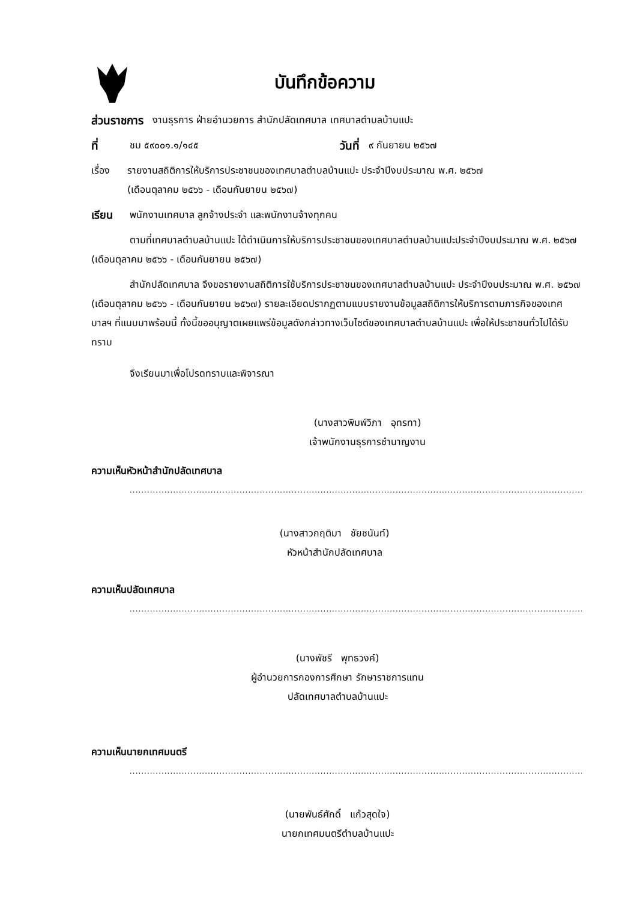บันทึกข้อความ
ส่วนราชการ งานธุรการ ฝ่ายอำนวยการ สำนักปลัดเทศบาล เทศบาลตำบลบ้านแปะ
ที่ ชม ๕๙๐๐๑.๑/๑๔๕ วันที่ ๙ กันยายน ๒๕๖๗
เรื่อง รายงานสถิติการให้บริการประชาชนของเทศบาลตำบลบ้านแปะ ประจำปีงบประมาณ พ.ศ. ๒๕๖๗
(เดือนตุลาคม ๒๕๖๖ - เดือนกันยายน ๒๕๖๗)
เรียน พนักงานเทศบาล ลูกจ้างประจำ และพนักงานจ้างทุกคน
ตามที่เทศบาลตำบลบ้านแปะ ได้ดำเนินการให้บริการประชาชนของเทศบาลตำบลบ้านแปะประจำปีงบประมาณ พ.ศ. ๒๕๖๗ (เดือนตุลาคม ๒๕๖๖ - เดือนกันยายน ๒๕๖๗)
สำนักปลัดเทศบาล จึงขอรายงานสถิติการใช้บริการประชาชนของเทศบาลตำบลบ้านแปะ ประจำปีงบประมาณ พ.ศ. ๒๕๖๗ (เดือนตุลาคม ๒๕๖๖ - เดือนกันยายน ๒๕๖๗) รายละเอียดปรากฏตามแบบรายงานข้อมูลสถิติการให้บริการตามภารกิจของเทศบาลฯ ที่แนบมาพร้อมนี้ ทั้งนี้ขออนุญาตเผยแพร่ข้อมูลดังกล่าวทางเว็บไซต์ของเทศบาลตำบลบ้านแปะ เพื่อให้ประชาชนทั่วไปได้รับทราบ
จึงเรียนมาเพื่อโปรดทราบและพิจารณา
(นางสาวพิมพ์วิภา อุทรทา)
เจ้าพนักงานธุรการชำนาญงาน
ความเห็นหัวหน้าสำนักปลัดเทศบาล
..................................................................................................................................................................
(นางสาวกฤติมา ชัยชนันท์)
หัวหน้าสำนักปลัดเทศบาล
ความเห็นปลัดเทศบาล
..................................................................................................................................................................
(นางพัชรี พุทธวงค์)
ผู้อำนวยการกองการศึกษา รักษาราชการแทน
ปลัดเทศบาลตำบลบ้านแปะ
ความเห็นนายกเทศมนตรี
..................................................................................................................................................................
(นายพันธ์ศักดิ์ แก้วสุดใจ)
นายกเทศมนตรีตำบลบ้านแปะ